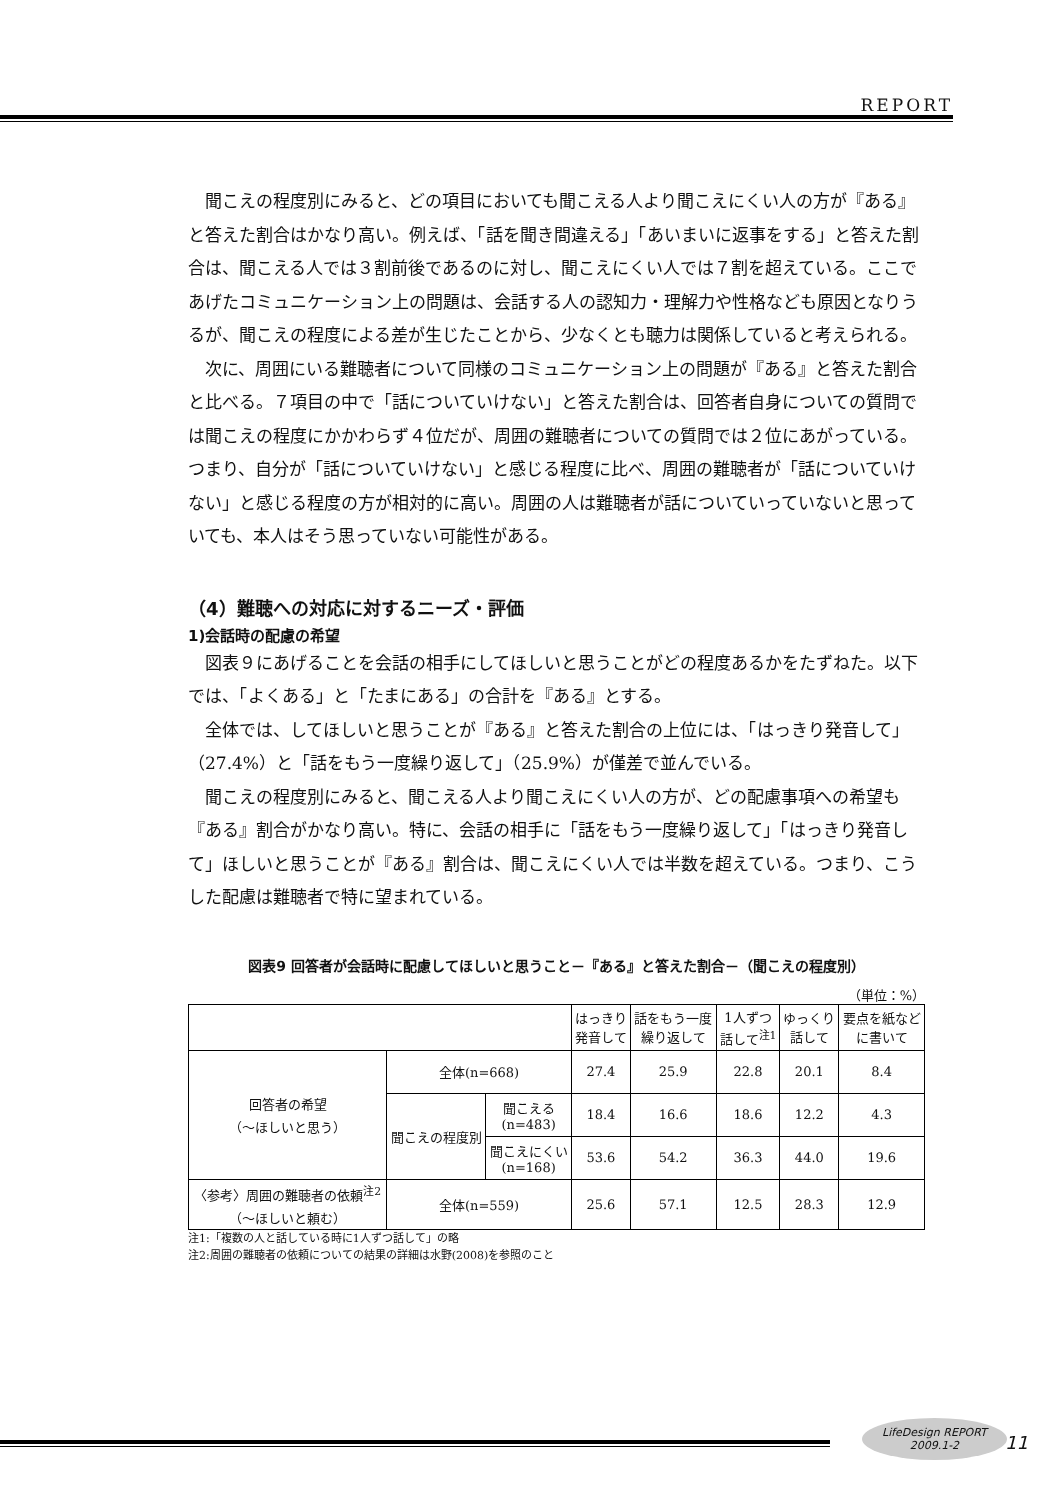REPORT
聞こえの程度別にみると、どの項目においても聞こえる人より聞こえにくい人の方が『ある』と答えた割合はかなり高い。例えば、「話を聞き間違える」「あいまいに返事をする」と答えた割合は、聞こえる人では３割前後であるのに対し、聞こえにくい人では７割を超えている。ここであげたコミュニケーション上の問題は、会話する人の認知力・理解力や性格なども原因となりうるが、聞こえの程度による差が生じたことから、少なくとも聴力は関係していると考えられる。
次に、周囲にいる難聴者について同様のコミュニケーション上の問題が『ある』と答えた割合と比べる。７項目の中で「話についていけない」と答えた割合は、回答者自身についての質問では聞こえの程度にかかわらず４位だが、周囲の難聴者についての質問では２位にあがっている。つまり、自分が「話についていけない」と感じる程度に比べ、周囲の難聴者が「話についていけない」と感じる程度の方が相対的に高い。周囲の人は難聴者が話についていっていないと思っていても、本人はそう思っていない可能性がある。
（4）難聴への対応に対するニーズ・評価
1)会話時の配慮の希望
図表９にあげることを会話の相手にしてほしいと思うことがどの程度あるかをたずねた。以下では、「よくある」と「たまにある」の合計を『ある』とする。
全体では、してほしいと思うことが『ある』と答えた割合の上位には、「はっきり発音して」（27.4%）と「話をもう一度繰り返して」（25.9%）が僅差で並んでいる。
聞こえの程度別にみると、聞こえる人より聞こえにくい人の方が、どの配慮事項への希望も『ある』割合がかなり高い。特に、会話の相手に「話をもう一度繰り返して」「はっきり発音して」ほしいと思うことが『ある』割合は、聞こえにくい人では半数を超えている。つまり、こうした配慮は難聴者で特に望まれている。
図表9 回答者が会話時に配慮してほしいと思うこと－『ある』と答えた割合－（聞こえの程度別）
（単位：%）
| | | | はっきり 発音して | 話をもう一度 繰り返して | 1人ずつ 話して<sup>注1</sup> | ゆっくり 話して | 要点を紙など に書いて |
| --- | --- | --- | --- | --- | --- | --- | --- |
| 回答者の希望 （～ほしいと思う） | 全体(n=668) | | 27.4 | 25.9 | 22.8 | 20.1 | 8.4 |
| | 聞こえの程度別 | 聞こえる (n=483) | 18.4 | 16.6 | 18.6 | 12.2 | 4.3 |
| | | 聞こえにくい (n=168) | 53.6 | 54.2 | 36.3 | 44.0 | 19.6 |
| 〈参考〉周囲の難聴者の依頼<sup>注2</sup> （～ほしいと頼む） | 全体(n=559) | | 25.6 | 57.1 | 12.5 | 28.3 | 12.9 |
注1:「複数の人と話している時に1人ずつ話して」の略
注2:周囲の難聴者の依頼についての結果の詳細は水野(2008)を参照のこと
LifeDesign REPORT
2009.1-2
11